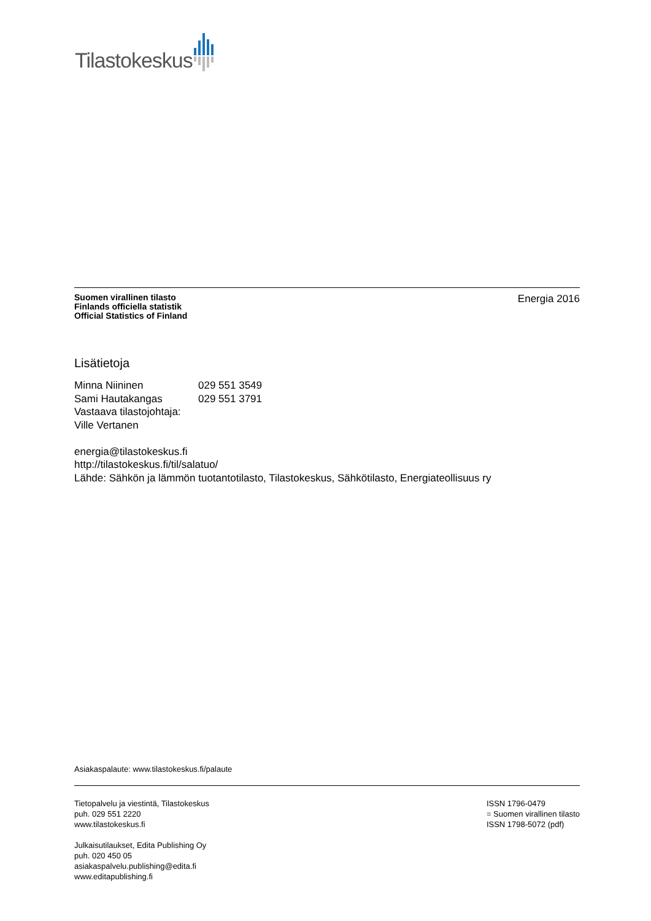Tilastokeskus
Suomen virallinen tilasto
Finlands officiella statistik
Official Statistics of Finland
Energia 2016
Lisätietoja
| Minna Niininen | 029 551 3549 |
| Sami Hautakangas | 029 551 3791 |
Vastaava tilastojohtaja:
Ville Vertanen
energia@tilastokeskus.fi
http://tilastokeskus.fi/til/salatuo/
Lähde: Sähkön ja lämmön tuotantotilasto, Tilastokeskus, Sähkötilasto, Energiateollisuus ry
Asiakaspalaute: www.tilastokeskus.fi/palaute
Tietopalvelu ja viestintä, Tilastokeskus
puh. 029 551 2220
www.tilastokeskus.fi
ISSN 1796-0479
= Suomen virallinen tilasto
ISSN 1798-5072 (pdf)
Julkaisutilaukset, Edita Publishing Oy
puh. 020 450 05
asiakaspalvelu.publishing@edita.fi
www.editapublishing.fi